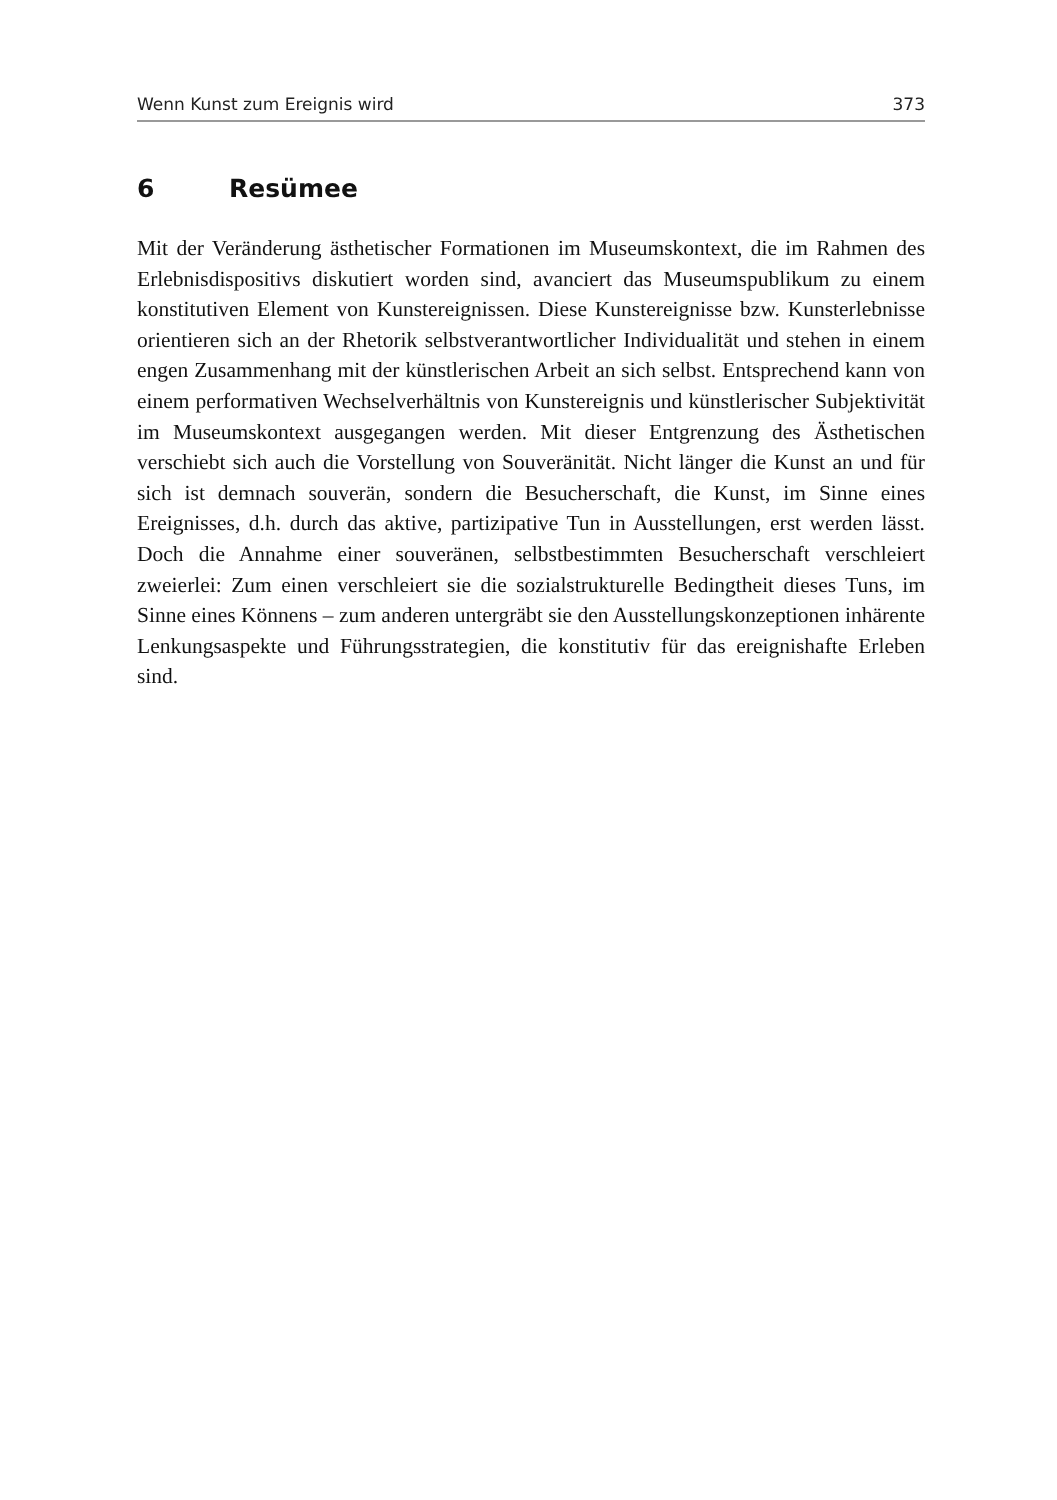Wenn Kunst zum Ereignis wird 373
6 Resümee
Mit der Veränderung ästhetischer Formationen im Museumskontext, die im Rahmen des Erlebnisdispositivs diskutiert worden sind, avanciert das Museumspublikum zu einem konstitutiven Element von Kunstereignissen. Diese Kunstereignisse bzw. Kunsterlebnisse orientieren sich an der Rhetorik selbstverantwortlicher Individualität und stehen in einem engen Zusammenhang mit der künstlerischen Arbeit an sich selbst. Entsprechend kann von einem performativen Wechselverhältnis von Kunstereignis und künstlerischer Subjektivität im Museumskontext ausgegangen werden. Mit dieser Entgrenzung des Ästhetischen verschiebt sich auch die Vorstellung von Souveränität. Nicht länger die Kunst an und für sich ist demnach souverän, sondern die Besucherschaft, die Kunst, im Sinne eines Ereignisses, d.h. durch das aktive, partizipative Tun in Ausstellungen, erst werden lässt. Doch die Annahme einer souveränen, selbstbestimmten Besucherschaft verschleiert zweierlei: Zum einen verschleiert sie die sozialstrukturelle Bedingtheit dieses Tuns, im Sinne eines Könnens – zum anderen untergräbt sie den Ausstellungskonzeptionen inhärente Lenkungsaspekte und Führungsstrategien, die konstitutiv für das ereignishafte Erleben sind.